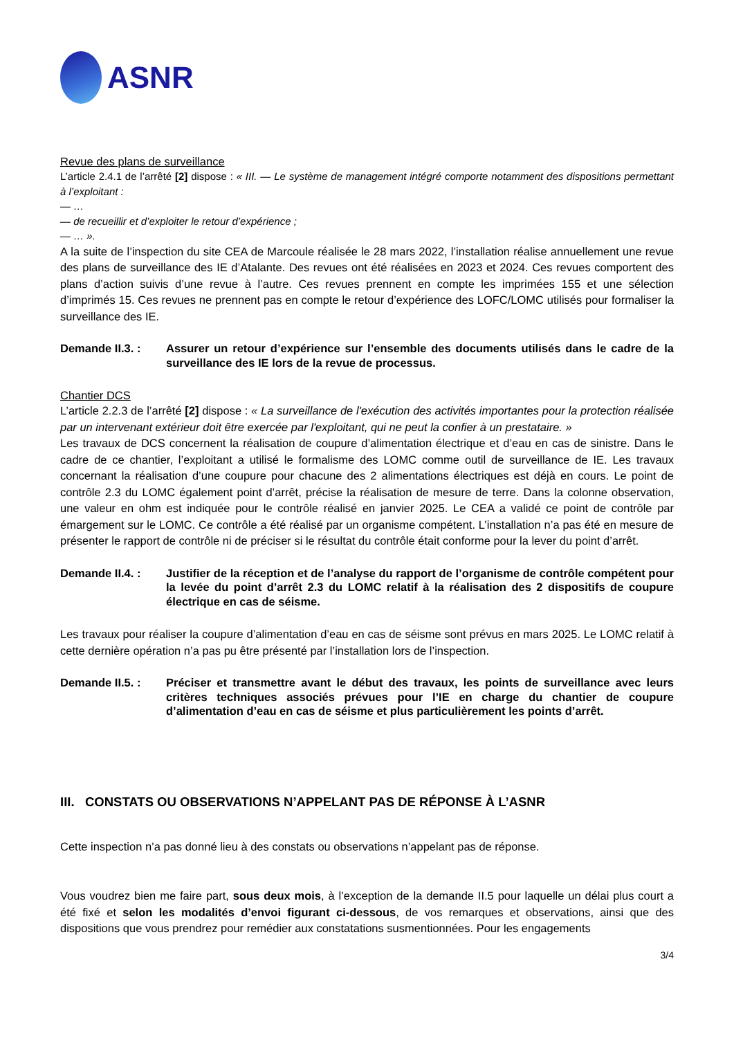ASNR
Revue des plans de surveillance
L’article 2.4.1 de l’arrêté [2] dispose : « III. — Le système de management intégré comporte notamment des dispositions permettant à l’exploitant :
— …
— de recueillir et d’exploiter le retour d’expérience ;
— … ».
A la suite de l’inspection du site CEA de Marcoule réalisée le 28 mars 2022, l’installation réalise annuellement une revue des plans de surveillance des IE d’Atalante. Des revues ont été réalisées en 2023 et 2024. Ces revues comportent des plans d’action suivis d’une revue à l’autre. Ces revues prennent en compte les imprimées 155 et une sélection d’imprimés 15. Ces revues ne prennent pas en compte le retour d’expérience des LOFC/LOMC utilisés pour formaliser la surveillance des IE.
Demande II.3. : Assurer un retour d’expérience sur l’ensemble des documents utilisés dans le cadre de la surveillance des IE lors de la revue de processus.
Chantier DCS
L’article 2.2.3 de l’arrêté [2] dispose : « La surveillance de l'exécution des activités importantes pour la protection réalisée par un intervenant extérieur doit être exercée par l'exploitant, qui ne peut la confier à un prestataire. »
Les travaux de DCS concernent la réalisation de coupure d’alimentation électrique et d’eau en cas de sinistre. Dans le cadre de ce chantier, l’exploitant a utilisé le formalisme des LOMC comme outil de surveillance de IE. Les travaux concernant la réalisation d’une coupure pour chacune des 2 alimentations électriques est déjà en cours. Le point de contrôle 2.3 du LOMC également point d’arrêt, précise la réalisation de mesure de terre. Dans la colonne observation, une valeur en ohm est indiquée pour le contrôle réalisé en janvier 2025. Le CEA a validé ce point de contrôle par émargement sur le LOMC. Ce contrôle a été réalisé par un organisme compétent. L’installation n’a pas été en mesure de présenter le rapport de contrôle ni de préciser si le résultat du contrôle était conforme pour la lever du point d’arrêt.
Demande II.4. : Justifier de la réception et de l’analyse du rapport de l’organisme de contrôle compétent pour la levée du point d’arrêt 2.3 du LOMC relatif à la réalisation des 2 dispositifs de coupure électrique en cas de séisme.
Les travaux pour réaliser la coupure d’alimentation d’eau en cas de séisme sont prévus en mars 2025. Le LOMC relatif à cette dernière opération n’a pas pu être présenté par l’installation lors de l’inspection.
Demande II.5. : Préciser et transmettre avant le début des travaux, les points de surveillance avec leurs critères techniques associés prévues pour l’IE en charge du chantier de coupure d’alimentation d’eau en cas de séisme et plus particulièrement les points d’arrêt.
III. CONSTATS OU OBSERVATIONS N’APPELANT PAS DE RÉPONSE À L’ASNR
Cette inspection n’a pas donné lieu à des constats ou observations n’appelant pas de réponse.
Vous voudrez bien me faire part, sous deux mois, à l’exception de la demande II.5 pour laquelle un délai plus court a été fixé et selon les modalités d’envoi figurant ci-dessous, de vos remarques et observations, ainsi que des dispositions que vous prendrez pour remédier aux constatations susmentionnées. Pour les engagements
3/4